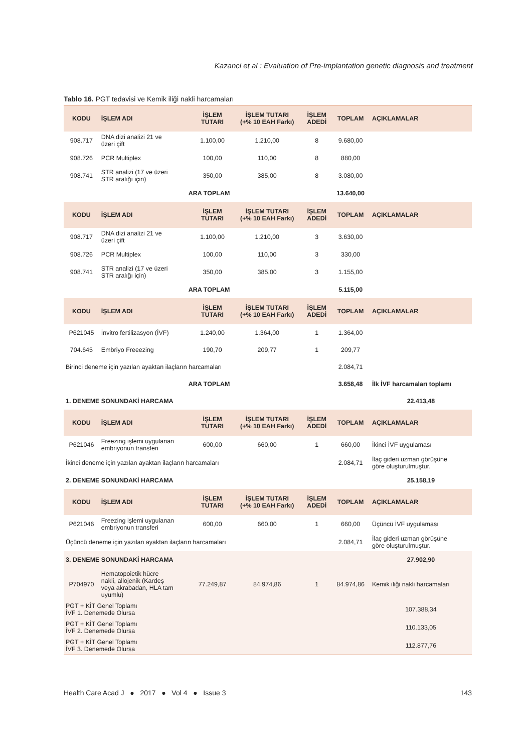Kazanci et al : Evaluation of Pre-implantation genetic diagnosis and treatment
Tablo 16. PGT tedavisi ve Kemik iliği nakli harcamaları
| KODU | İŞLEM ADI | İŞLEM TUTARI | İŞLEM TUTARI (+% 10 EAH Farkı) | İŞLEM ADEDİ | TOPLAM | AÇIKLAMALAR |
| --- | --- | --- | --- | --- | --- | --- |
| 908.717 | DNA dizi analizi 21 ve üzeri çift | 1.100,00 | 1.210,00 | 8 | 9.680,00 | |
| 908.726 | PCR Multiplex | 100,00 | 110,00 | 8 | 880,00 | |
| 908.741 | STR analizi (17 ve üzeri STR aralığı için) | 350,00 | 385,00 | 8 | 3.080,00 | |
| ARA TOPLAM | | | | | 13.640,00 | |
| KODU | İŞLEM ADI | İŞLEM TUTARI | İŞLEM TUTARI (+% 10 EAH Farkı) | İŞLEM ADEDİ | TOPLAM | AÇIKLAMALAR |
| 908.717 | DNA dizi analizi 21 ve üzeri çift | 1.100,00 | 1.210,00 | 3 | 3.630,00 | |
| 908.726 | PCR Multiplex | 100,00 | 110,00 | 3 | 330,00 | |
| 908.741 | STR analizi (17 ve üzeri STR aralığı için) | 350,00 | 385,00 | 3 | 1.155,00 | |
| ARA TOPLAM | | | | | 5.115,00 | |
| KODU | İŞLEM ADI | İŞLEM TUTARI | İŞLEM TUTARI (+% 10 EAH Farkı) | İŞLEM ADEDİ | TOPLAM | AÇIKLAMALAR |
| P621045 | İnvitro fertilizasyon (İVF) | 1.240,00 | 1.364,00 | 1 | 1.364,00 | |
| 704.645 | Embriyo Freeezing | 190,70 | 209,77 | 1 | 209,77 | |
| Birinci deneme için yazılan ayaktan ilaçların harcamaları | | | | | 2.084,71 | |
| ARA TOPLAM | | | | | 3.658,48 | İlk İVF harcamaları toplamı |
| 1. DENEME SONUNDAKİ HARCAMA | | | | | | 22.413,48 |
| KODU | İŞLEM ADI | İŞLEM TUTARI | İŞLEM TUTARI (+% 10 EAH Farkı) | İŞLEM ADEDİ | TOPLAM | AÇIKLAMALAR |
| P621046 | Freezing işlemi uygulanan embriyonun transferi | 600,00 | 660,00 | 1 | 660,00 | İkinci İVF uygulaması |
| İkinci deneme için yazılan ayaktan ilaçların harcamaları | | | | | 2.084,71 | İlaç gideri uzman görüşüne göre oluşturulmuştur. |
| 2. DENEME SONUNDAKİ HARCAMA | | | | | | 25.158,19 |
| KODU | İŞLEM ADI | İŞLEM TUTARI | İŞLEM TUTARI (+% 10 EAH Farkı) | İŞLEM ADEDİ | TOPLAM | AÇIKLAMALAR |
| P621046 | Freezing işlemi uygulanan embriyonun transferi | 600,00 | 660,00 | 1 | 660,00 | Üçüncü İVF uygulaması |
| Üçüncü deneme için yazılan ayaktan ilaçların harcamaları | | | | | 2.084,71 | İlaç gideri uzman görüşüne göre oluşturulmuştur. |
| 3. DENEME SONUNDAKİ HARCAMA | | | | | | 27.902,90 |
| P704970 | Hematopoietik hücre nakli, allojenik (Kardeş veya akrabadan, HLA tam uyumlu) | 77.249,87 | 84.974,86 | 1 | 84.974,86 | Kemik iliği nakli harcamaları |
| PGT + KİT Genel Toplamı İVF 1. Denemede Olursa | | | | | | 107.388,34 |
| PGT + KİT Genel Toplamı İVF 2. Denemede Olursa | | | | | | 110.133,05 |
| PGT + KİT Genel Toplamı İVF 3. Denemede Olursa | | | | | | 112.877,76 |
Health Care Acad J ● 2017 ● Vol 4 ● Issue 3 143